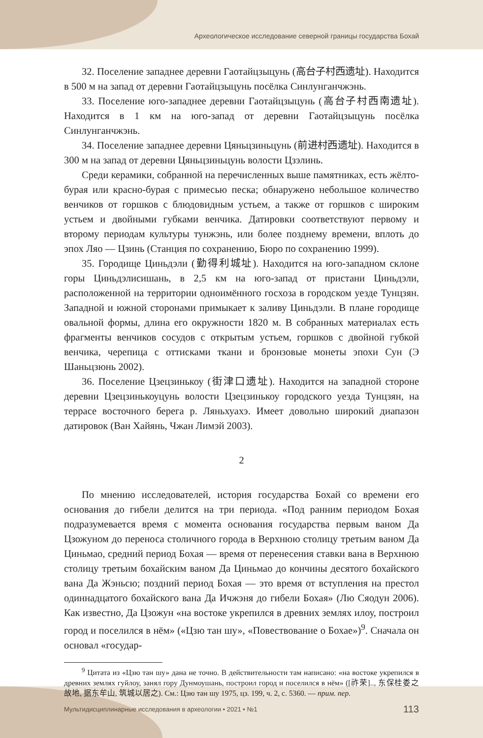Археологическое исследование северной границы государства Бохай
32. Поселение западнее деревни Гаотайцзыцунь (高台子村西遗址). Находится в 500 м на запад от деревни Гаотайцзыцунь посёлка Синлунганчжэнь.
33. Поселение юго-западнее деревни Гаотайцзыцунь (高台子村西南遗址). Находится в 1 км на юго-запад от деревни Гаотайцзыцунь посёлка Синлунганчжэнь.
34. Поселение западнее деревни Цяньцзиньцунь (前进村西遗址). Находится в 300 м на запад от деревни Цяньцзиньцунь волости Цзэлинь.
Среди керамики, собранной на перечисленных выше памятниках, есть жёлто-бурая или красно-бурая с примесью песка; обнаружено небольшое количество венчиков от горшков с блюдовидным устьем, а также от горшков с широким устьем и двойными губками венчика. Датировки соответствуют первому и второму периодам культуры тунжэнь, или более позднему времени, вплоть до эпох Ляо — Цзинь (Станция по сохранению, Бюро по сохранению 1999).
35. Городище Циньдэли (勤得利城址). Находится на юго-западном склоне горы Циньдэлисишань, в 2,5 км на юго-запад от пристани Циньдэли, расположенной на территории одноимённого госхоза в городском уезде Тунцзян. Западной и южной сторонами примыкает к заливу Циньдэли. В плане городище овальной формы, длина его окружности 1820 м. В собранных материалах есть фрагменты венчиков сосудов с открытым устьем, горшков с двойной губкой венчика, черепица с оттисками ткани и бронзовые монеты эпохи Сун (Э Шаньцзюнь 2002).
36. Поселение Цзецзинькоу (街津口遗址). Находится на западной стороне деревни Цзецзинькоуцунь волости Цзецзинькоу городского уезда Тунцзян, на террасе восточного берега р. Ляньхуахэ. Имеет довольно широкий диапазон датировок (Ван Хайянь, Чжан Лимэй 2003).
2
По мнению исследователей, история государства Бохай со времени его основания до гибели делится на три периода. «Под ранним периодом Бохая подразумевается время с момента основания государства первым ваном Да Цзожуном до переноса столичного города в Верхнюю столицу третьим ваном Да Циньмао, средний период Бохая — время от перенесения ставки вана в Верхнюю столицу третьим бохайским ваном Да Циньмао до кончины десятого бохайского вана Да Жэньсю; поздний период Бохая — это время от вступления на престол одиннадцатого бохайского вана Да Ичжэня до гибели Бохая» (Лю Сяодун 2006). Как известно, Да Цзожун «на востоке укрепился в древних землях илоу, построил город и поселился в нём» («Цзю тан шу», «Повествование о Бохае»)<sup>9</sup>. Сначала он основал «государ-
<sup>9</sup> Цитата из «Цзю тан шу» дана не точно. В действительности там написано: «на востоке укрепился в древних землях гуйлоу, занял гору Дунмоушань, построил город и поселился в нём» ([祚荣].., 东保桂娄之故地, 据东牟山, 筑城以居之). См.: Цзю тан шу 1975, цз. 199, ч. 2, с. 5360. — прим. пер.
Мультидисциплинарные исследования в археологии • 2021 • №1 113